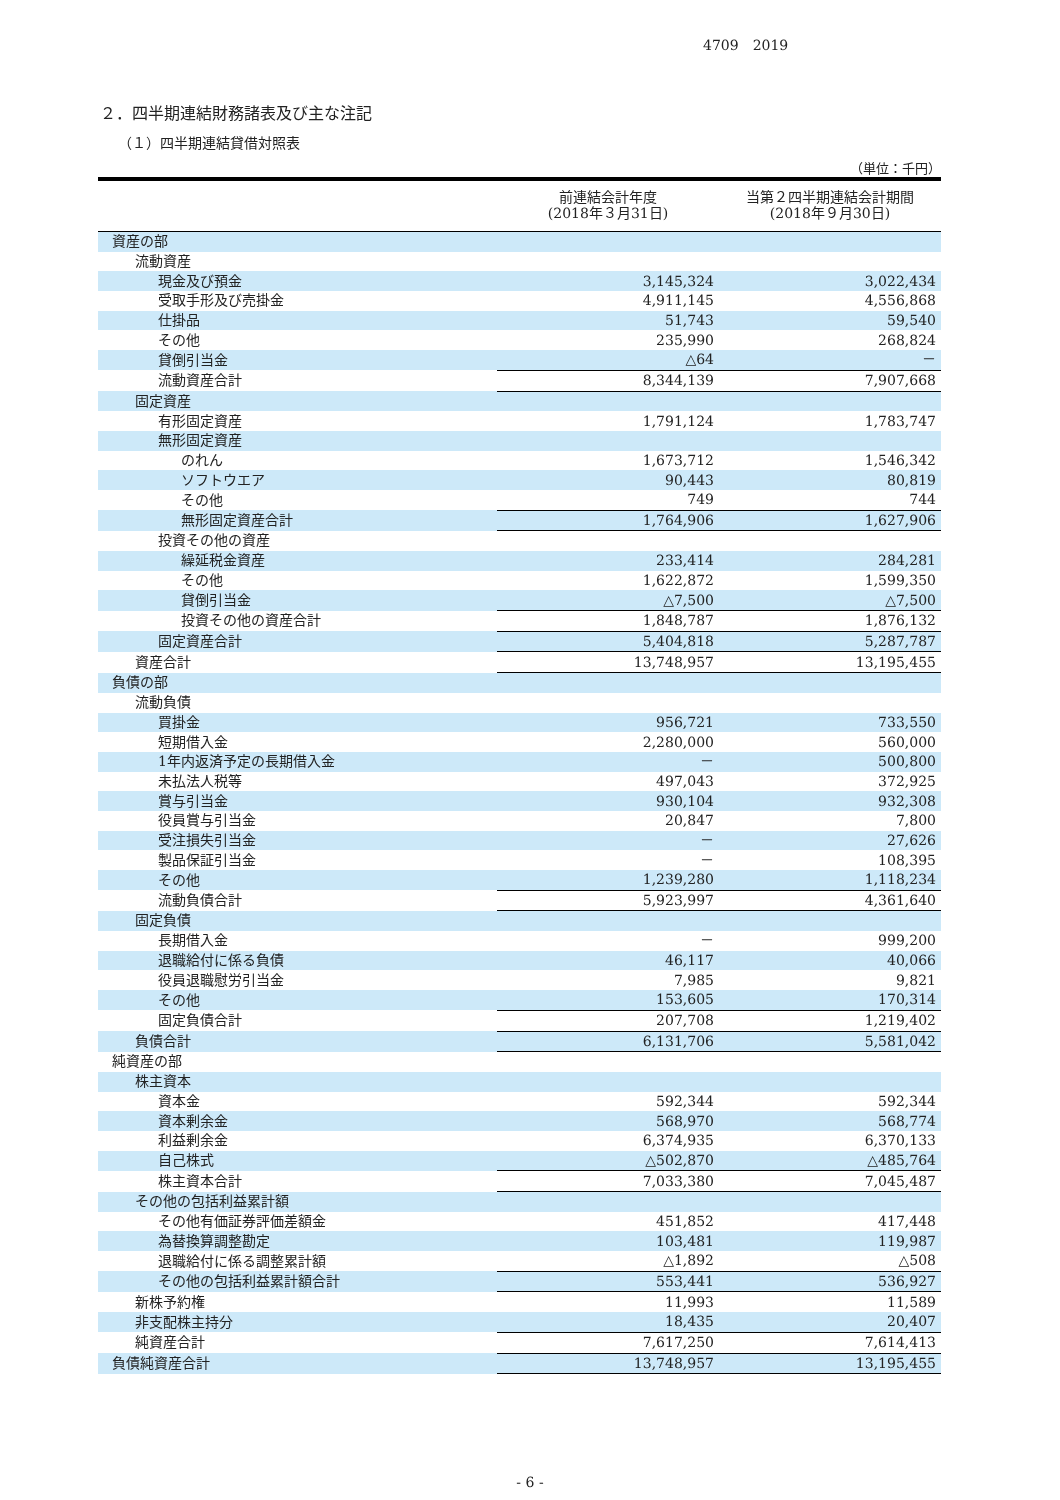4709　2019
２．四半期連結財務諸表及び主な注記
（１）四半期連結貸借対照表
（単位：千円）
| | 前連結会計年度 (2018年３月31日) | 当第２四半期連結会計期間 (2018年９月30日) |
| --- | --- | --- |
| 資産の部 | | |
| 流動資産 | | |
| 現金及び預金 | 3,145,324 | 3,022,434 |
| 受取手形及び売掛金 | 4,911,145 | 4,556,868 |
| 仕掛品 | 51,743 | 59,540 |
| その他 | 235,990 | 268,824 |
| 貸倒引当金 | △64 | － |
| 流動資産合計 | 8,344,139 | 7,907,668 |
| 固定資産 | | |
| 有形固定資産 | 1,791,124 | 1,783,747 |
| 無形固定資産 | | |
| のれん | 1,673,712 | 1,546,342 |
| ソフトウエア | 90,443 | 80,819 |
| その他 | 749 | 744 |
| 無形固定資産合計 | 1,764,906 | 1,627,906 |
| 投資その他の資産 | | |
| 繰延税金資産 | 233,414 | 284,281 |
| その他 | 1,622,872 | 1,599,350 |
| 貸倒引当金 | △7,500 | △7,500 |
| 投資その他の資産合計 | 1,848,787 | 1,876,132 |
| 固定資産合計 | 5,404,818 | 5,287,787 |
| 資産合計 | 13,748,957 | 13,195,455 |
| 負債の部 | | |
| 流動負債 | | |
| 買掛金 | 956,721 | 733,550 |
| 短期借入金 | 2,280,000 | 560,000 |
| 1年内返済予定の長期借入金 | － | 500,800 |
| 未払法人税等 | 497,043 | 372,925 |
| 賞与引当金 | 930,104 | 932,308 |
| 役員賞与引当金 | 20,847 | 7,800 |
| 受注損失引当金 | － | 27,626 |
| 製品保証引当金 | － | 108,395 |
| その他 | 1,239,280 | 1,118,234 |
| 流動負債合計 | 5,923,997 | 4,361,640 |
| 固定負債 | | |
| 長期借入金 | － | 999,200 |
| 退職給付に係る負債 | 46,117 | 40,066 |
| 役員退職慰労引当金 | 7,985 | 9,821 |
| その他 | 153,605 | 170,314 |
| 固定負債合計 | 207,708 | 1,219,402 |
| 負債合計 | 6,131,706 | 5,581,042 |
| 純資産の部 | | |
| 株主資本 | | |
| 資本金 | 592,344 | 592,344 |
| 資本剰余金 | 568,970 | 568,774 |
| 利益剰余金 | 6,374,935 | 6,370,133 |
| 自己株式 | △502,870 | △485,764 |
| 株主資本合計 | 7,033,380 | 7,045,487 |
| その他の包括利益累計額 | | |
| その他有価証券評価差額金 | 451,852 | 417,448 |
| 為替換算調整勘定 | 103,481 | 119,987 |
| 退職給付に係る調整累計額 | △1,892 | △508 |
| その他の包括利益累計額合計 | 553,441 | 536,927 |
| 新株予約権 | 11,993 | 11,589 |
| 非支配株主持分 | 18,435 | 20,407 |
| 純資産合計 | 7,617,250 | 7,614,413 |
| 負債純資産合計 | 13,748,957 | 13,195,455 |
- 6 -